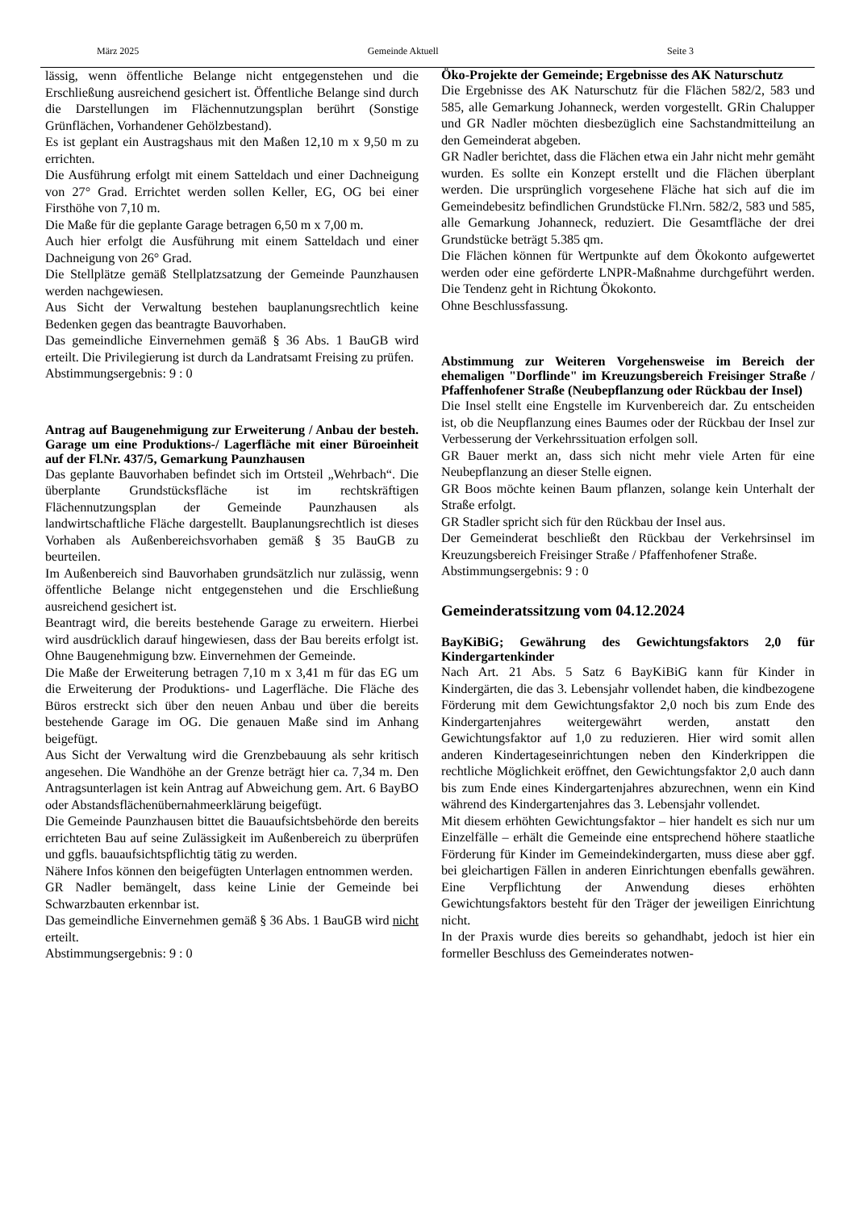März 2025 Gemeinde Aktuell Seite 3
lässig, wenn öffentliche Belange nicht entgegenstehen und die Erschließung ausreichend gesichert ist. Öffentliche Belange sind durch die Darstellungen im Flächennutzungsplan berührt (Sonstige Grünflächen, Vorhandener Gehölzbestand).
Es ist geplant ein Austragshaus mit den Maßen 12,10 m x 9,50 m zu errichten.
Die Ausführung erfolgt mit einem Satteldach und einer Dachneigung von 27° Grad. Errichtet werden sollen Keller, EG, OG bei einer Firsthöhe von 7,10 m.
Die Maße für die geplante Garage betragen 6,50 m x 7,00 m.
Auch hier erfolgt die Ausführung mit einem Satteldach und einer Dachneigung von 26° Grad.
Die Stellplätze gemäß Stellplatzsatzung der Gemeinde Paunzhausen werden nachgewiesen.
Aus Sicht der Verwaltung bestehen bauplanungsrechtlich keine Bedenken gegen das beantragte Bauvorhaben.
Das gemeindliche Einvernehmen gemäß § 36 Abs. 1 BauGB wird erteilt. Die Privilegierung ist durch da Landratsamt Freising zu prüfen.
Abstimmungsergebnis: 9 : 0
Antrag auf Baugenehmigung zur Erweiterung / Anbau der besteh. Garage um eine Produktions-/ Lagerfläche mit einer Büroeinheit auf der Fl.Nr. 437/5, Gemarkung Paunzhausen
Das geplante Bauvorhaben befindet sich im Ortsteil „Wehrbach“. Die überplante Grundstücksfläche ist im rechtskräftigen Flächennutzungsplan der Gemeinde Paunzhausen als landwirtschaftliche Fläche dargestellt. Bauplanungsrechtlich ist dieses Vorhaben als Außenbereichsvorhaben gemäß § 35 BauGB zu beurteilen.
Im Außenbereich sind Bauvorhaben grundsätzlich nur zulässig, wenn öffentliche Belange nicht entgegenstehen und die Erschließung ausreichend gesichert ist.
Beantragt wird, die bereits bestehende Garage zu erweitern. Hierbei wird ausdrücklich darauf hingewiesen, dass der Bau bereits erfolgt ist. Ohne Baugenehmigung bzw. Einvernehmen der Gemeinde.
Die Maße der Erweiterung betragen 7,10 m x 3,41 m für das EG um die Erweiterung der Produktions- und Lagerfläche. Die Fläche des Büros erstreckt sich über den neuen Anbau und über die bereits bestehende Garage im OG. Die genauen Maße sind im Anhang beigefügt.
Aus Sicht der Verwaltung wird die Grenzbebauung als sehr kritisch angesehen. Die Wandhöhe an der Grenze beträgt hier ca. 7,34 m. Den Antragsunterlagen ist kein Antrag auf Abweichung gem. Art. 6 BayBO oder Abstandsflächenübernahmeerklärung beigefügt.
Die Gemeinde Paunzhausen bittet die Bauaufsichtsbehörde den bereits errichteten Bau auf seine Zulässigkeit im Außenbereich zu überprüfen und ggfls. bauaufsichtspflichtig tätig zu werden.
Nähere Infos können den beigefügten Unterlagen entnommen werden.
GR Nadler bemängelt, dass keine Linie der Gemeinde bei Schwarzbauten erkennbar ist.
Das gemeindliche Einvernehmen gemäß § 36 Abs. 1 BauGB wird nicht erteilt.
Abstimmungsergebnis: 9 : 0
Öko-Projekte der Gemeinde; Ergebnisse des AK Naturschutz
Die Ergebnisse des AK Naturschutz für die Flächen 582/2, 583 und 585, alle Gemarkung Johanneck, werden vorgestellt. GRin Chalupper und GR Nadler möchten diesbezüglich eine Sachstandmitteilung an den Gemeinderat abgeben.
GR Nadler berichtet, dass die Flächen etwa ein Jahr nicht mehr gemäht wurden. Es sollte ein Konzept erstellt und die Flächen überplant werden. Die ursprünglich vorgesehene Fläche hat sich auf die im Gemeindebesitz befindlichen Grundstücke Fl.Nrn. 582/2, 583 und 585, alle Gemarkung Johanneck, reduziert. Die Gesamtfläche der drei Grundstücke beträgt 5.385 qm.
Die Flächen können für Wertpunkte auf dem Ökokonto aufgewertet werden oder eine geförderte LNPR-Maßnahme durchgeführt werden. Die Tendenz geht in Richtung Ökokonto.
Ohne Beschlussfassung.
Abstimmung zur Weiteren Vorgehensweise im Bereich der ehemaligen "Dorflinde" im Kreuzungsbereich Freisinger Straße / Pfaffenhofener Straße (Neubepflanzung oder Rückbau der Insel)
Die Insel stellt eine Engstelle im Kurvenbereich dar. Zu entscheiden ist, ob die Neupflanzung eines Baumes oder der Rückbau der Insel zur Verbesserung der Verkehrssituation erfolgen soll.
GR Bauer merkt an, dass sich nicht mehr viele Arten für eine Neubepflanzung an dieser Stelle eignen.
GR Boos möchte keinen Baum pflanzen, solange kein Unterhalt der Straße erfolgt.
GR Stadler spricht sich für den Rückbau der Insel aus.
Der Gemeinderat beschließt den Rückbau der Verkehrsinsel im Kreuzungsbereich Freisinger Straße / Pfaffenhofener Straße.
Abstimmungsergebnis: 9 : 0
Gemeinderatssitzung vom 04.12.2024
BayKiBiG; Gewährung des Gewichtungsfaktors 2,0 für Kindergartenkinder
Nach Art. 21 Abs. 5 Satz 6 BayKiBiG kann für Kinder in Kindergärten, die das 3. Lebensjahr vollendet haben, die kindbezogene Förderung mit dem Gewichtungsfaktor 2,0 noch bis zum Ende des Kindergartenjahres weitergewährt werden, anstatt den Gewichtungsfaktor auf 1,0 zu reduzieren. Hier wird somit allen anderen Kindertageseinrichtungen neben den Kinderkrippen die rechtliche Möglichkeit eröffnet, den Gewichtungsfaktor 2,0 auch dann bis zum Ende eines Kindergartenjahres abzurechnen, wenn ein Kind während des Kindergartenjahres das 3. Lebensjahr vollendet.
Mit diesem erhöhten Gewichtungsfaktor – hier handelt es sich nur um Einzelfälle – erhält die Gemeinde eine entsprechend höhere staatliche Förderung für Kinder im Gemeindekindergarten, muss diese aber ggf. bei gleichartigen Fällen in anderen Einrichtungen ebenfalls gewähren. Eine Verpflichtung der Anwendung dieses erhöhten Gewichtungsfaktors besteht für den Träger der jeweiligen Einrichtung nicht.
In der Praxis wurde dies bereits so gehandhabt, jedoch ist hier ein formeller Beschluss des Gemeinderates notwen-